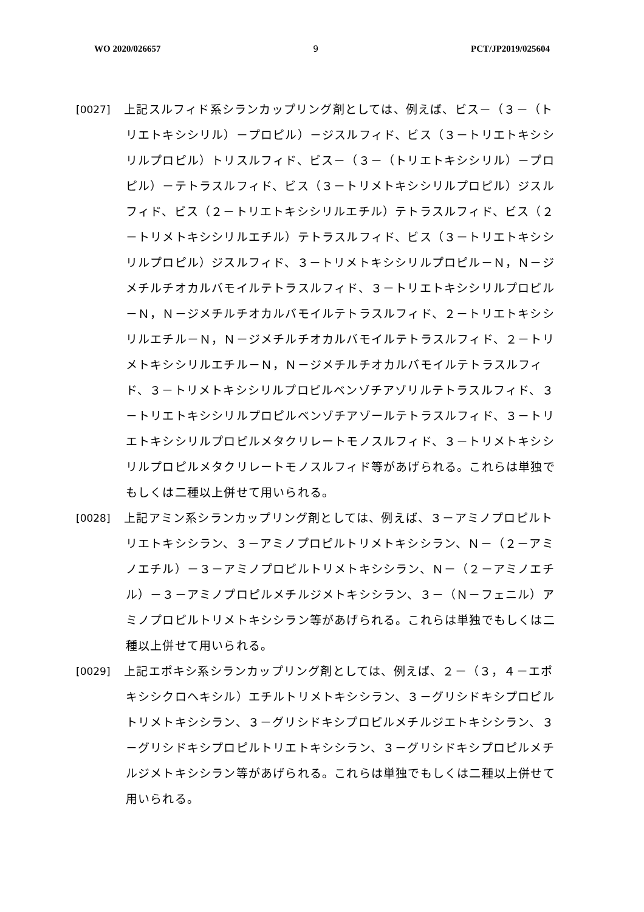WO 2020/026657 9 PCT/JP2019/025604
[0027] 　上記スルフィド系シランカップリング剤としては、例えば、ビス－（３－（トリエトキシシリル）－プロピル）－ジスルフィド、ビス（３－トリエトキシシリルプロピル）トリスルフィド、ビス－（３－（トリエトキシシリル）－プロピル）－テトラスルフィド、ビス（３－トリメトキシシリルプロピル）ジスルフィド、ビス（２－トリエトキシシリルエチル）テトラスルフィド、ビス（２－トリメトキシシリルエチル）テトラスルフィド、ビス（３－トリエトキシシリルプロピル）ジスルフィド、３－トリメトキシシリルプロピル－Ｎ，Ｎ－ジメチルチオカルバモイルテトラスルフィド、３－トリエトキシシリルプロピル－Ｎ，Ｎ－ジメチルチオカルバモイルテトラスルフィド、２－トリエトキシシリルエチル－Ｎ，Ｎ－ジメチルチオカルバモイルテトラスルフィド、２－トリメトキシシリルエチル－Ｎ，Ｎ－ジメチルチオカルバモイルテトラスルフィド、３－トリメトキシシリルプロピルベンゾチアゾリルテトラスルフィド、３－トリエトキシシリルプロピルベンゾチアゾールテトラスルフィド、３－トリエトキシシリルプロピルメタクリレートモノスルフィド、３－トリメトキシシリルプロピルメタクリレートモノスルフィド等があげられる。これらは単独でもしくは二種以上併せて用いられる。
[0028] 　上記アミン系シランカップリング剤としては、例えば、３－アミノプロピルトリエトキシシラン、３－アミノプロピルトリメトキシシラン、Ｎ－（２－アミノエチル）－３－アミノプロピルトリメトキシシラン、Ｎ－（２－アミノエチル）－３－アミノプロピルメチルジメトキシシラン、３－（Ｎ－フェニル）アミノプロピルトリメトキシシラン等があげられる。これらは単独でもしくは二種以上併せて用いられる。
[0029] 　上記エポキシ系シランカップリング剤としては、例えば、２－（３，４－エポキシシクロヘキシル）エチルトリメトキシシラン、３－グリシドキシプロピルトリメトキシシラン、３－グリシドキシプロピルメチルジエトキシシラン、３－グリシドキシプロピルトリエトキシシラン、３－グリシドキシプロピルメチルジメトキシシラン等があげられる。これらは単独でもしくは二種以上併せて用いられる。